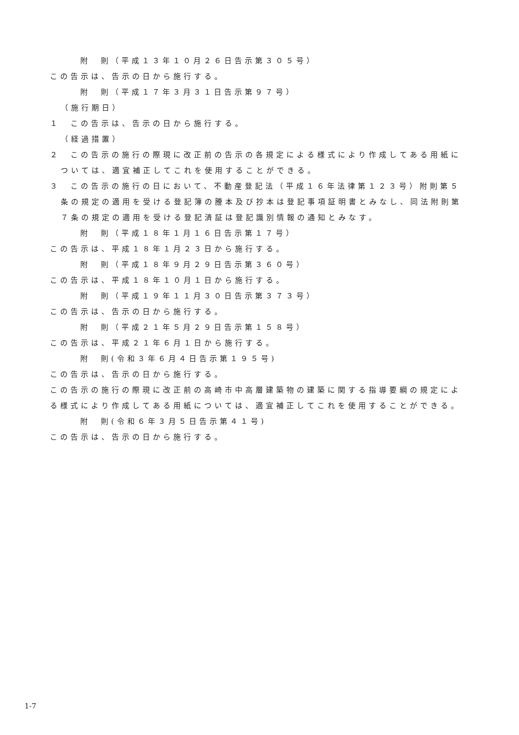附　則（平成１３年１０月２６日告示第３０５号）
この告示は、告示の日から施行する。
附　則（平成１７年３月３１日告示第９７号）
（施行期日）
１　この告示は、告示の日から施行する。
（経過措置）
２　この告示の施行の際現に改正前の告示の各規定による様式により作成してある用紙については、適宜補正してこれを使用することができる。
３　この告示の施行の日において、不動産登記法（平成１６年法律第１２３号）附則第５条の規定の適用を受ける登記簿の謄本及び抄本は登記事項証明書とみなし、同法附則第７条の規定の適用を受ける登記済証は登記識別情報の通知とみなす。
附　則（平成１８年１月１６日告示第１７号）
この告示は、平成１８年１月２３日から施行する。
附　則（平成１８年９月２９日告示第３６０号）
この告示は、平成１８年１０月１日から施行する。
附　則（平成１９年１１月３０日告示第３７３号）
この告示は、告示の日から施行する。
附　則（平成２１年５月２９日告示第１５８号）
この告示は、平成２１年６月１日から施行する。
附　則(令和３年６月４日告示第１９５号)
この告示は、告示の日から施行する。
この告示の施行の際現に改正前の高崎市中高層建築物の建築に関する指導要綱の規定による様式により作成してある用紙については、適宜補正してこれを使用することができる。
附　則(令和６年３月５日告示第４１号)
この告示は、告示の日から施行する。
1-7